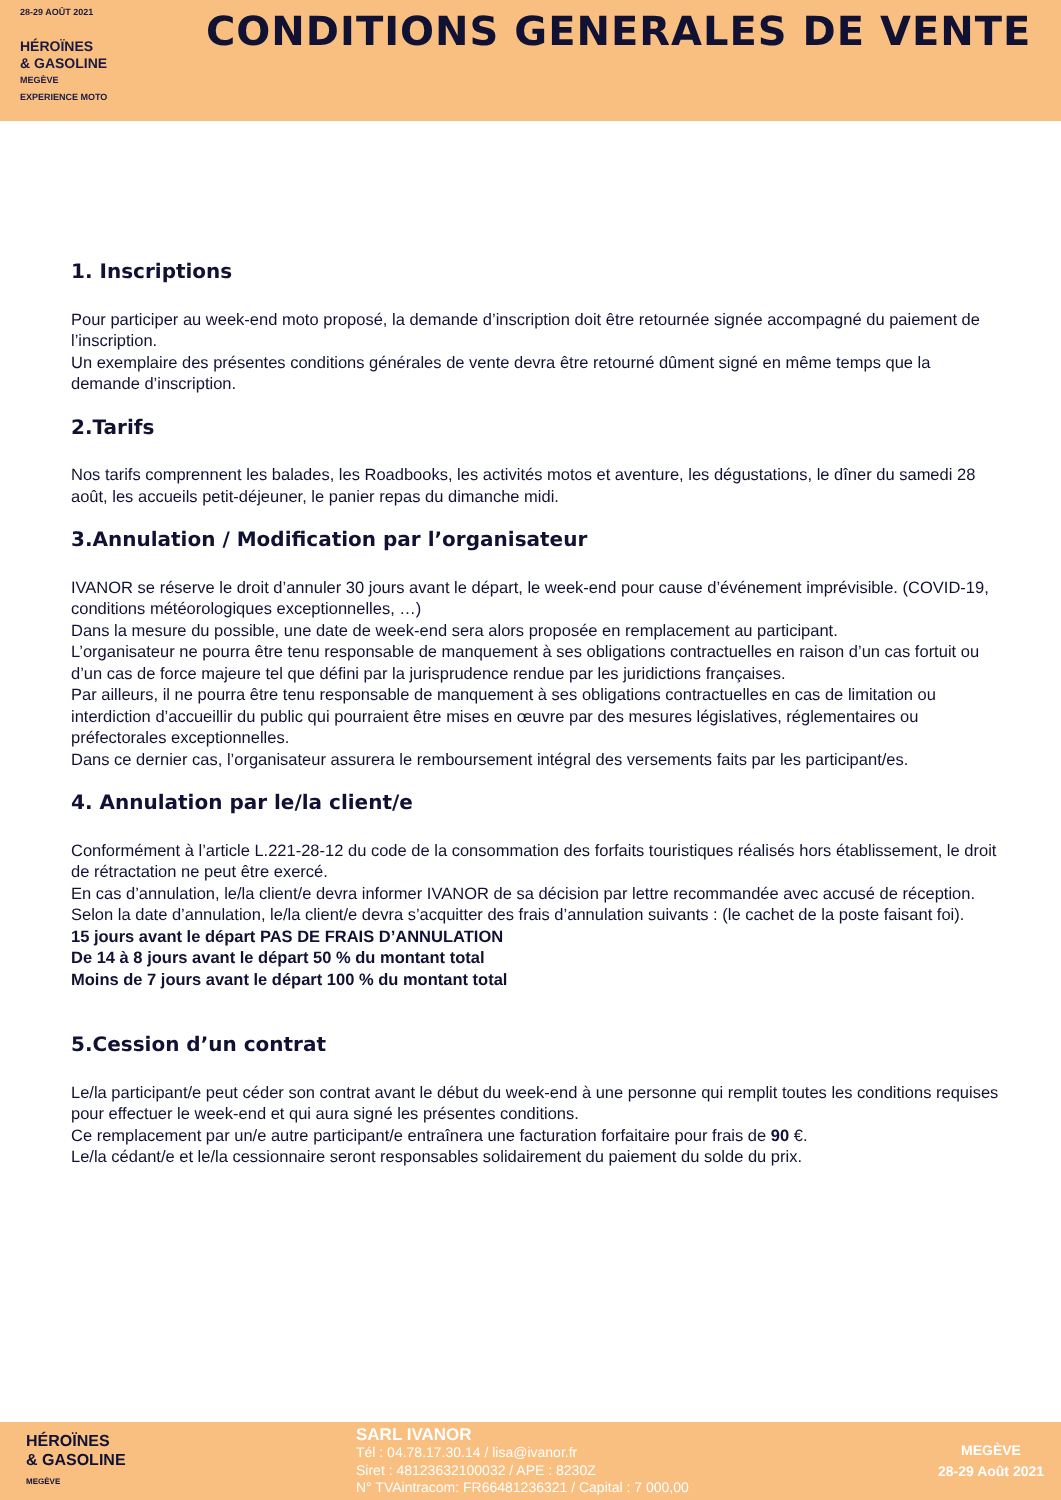28-29 AOÛT 2021
HÉROÏNES
& GASOLINE
MEGÈVE
EXPERIENCE MOTO
CONDITIONS GENERALES DE VENTE
1. Inscriptions
Pour participer au week-end moto proposé, la demande d’inscription doit être retournée signée accompagné du paiement de l’inscription.
Un exemplaire des présentes conditions générales de vente devra être retourné dûment signé en même temps que la demande d’inscription.
2.Tarifs
Nos tarifs comprennent les balades, les Roadbooks, les activités motos et aventure, les dégustations, le dîner du samedi 28 août, les accueils petit-déjeuner, le panier repas du dimanche midi.
3.Annulation / Modification par l’organisateur
IVANOR se réserve le droit d’annuler 30 jours avant le départ, le week-end pour cause d’événement imprévisible. (COVID-19, conditions météorologiques exceptionnelles, …)
Dans la mesure du possible, une date de week-end sera alors proposée en remplacement au participant.
L’organisateur ne pourra être tenu responsable de manquement à ses obligations contractuelles en raison d’un cas fortuit ou d’un cas de force majeure tel que défini par la jurisprudence rendue par les juridictions françaises.
Par ailleurs, il ne pourra être tenu responsable de manquement à ses obligations contractuelles en cas de limitation ou interdiction d’accueillir du public qui pourraient être mises en œuvre par des mesures législatives, réglementaires ou préfectorales exceptionnelles.
Dans ce dernier cas, l’organisateur assurera le remboursement intégral des versements faits par les participant/es.
4. Annulation par le/la client/e
Conformément à l’article L.221-28-12 du code de la consommation des forfaits touristiques réalisés hors établissement, le droit de rétractation ne peut être exercé.
En cas d’annulation, le/la client/e devra informer IVANOR de sa décision par lettre recommandée avec accusé de réception. Selon la date d’annulation, le/la client/e devra s’acquitter des frais d’annulation suivants : (le cachet de la poste faisant foi).
15 jours avant le départ PAS DE FRAIS D’ANNULATION
De 14 à 8 jours avant le départ 50 % du montant total
Moins de 7 jours avant le départ 100 % du montant total
5.Cession d’un contrat
Le/la participant/e peut céder son contrat avant le début du week-end à une personne qui remplit toutes les conditions requises pour effectuer le week-end et qui aura signé les présentes conditions.
Ce remplacement par un/e autre participant/e entraînera une facturation forfaitaire pour frais de 90 €.
Le/la cédant/e et le/la cessionnaire seront responsables solidairement du paiement du solde du prix.
HÉROÏNES
& GASOLINE
MEGÈVE
SARL IVANOR
Tél : 04.78.17.30.14 / lisa@ivanor.fr
Siret : 48123632100032 / APE : 8230Z
N° TVAintracom: FR66481236321 / Capital : 7 000,00
MEGÈVE
28-29 Août 2021